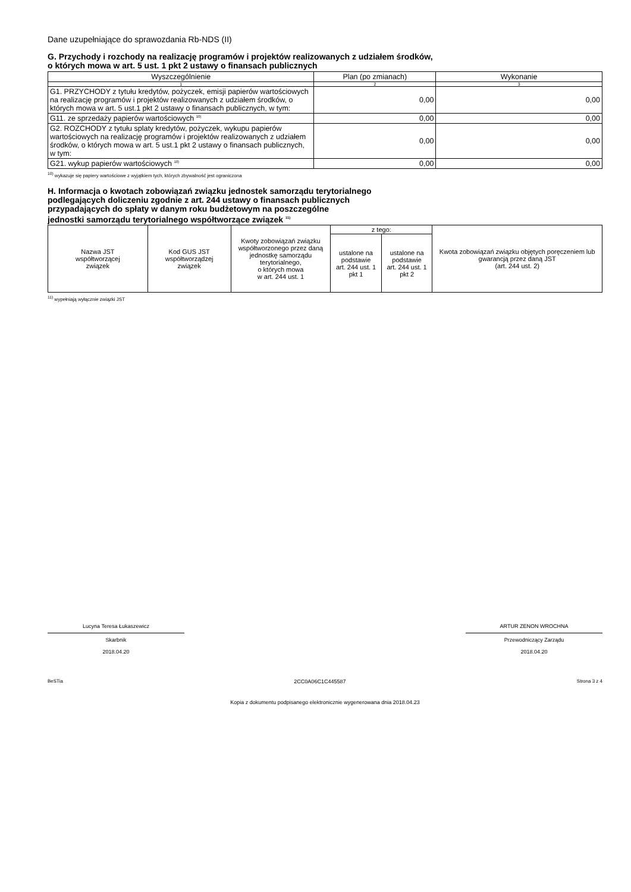Dane uzupełniające do sprawozdania Rb-NDS (II)
G. Przychody i rozchody na realizację programów i projektów realizowanych z udziałem środków,
o których mowa w art. 5 ust. 1 pkt 2 ustawy o finansach publicznych
| Wyszczególnienie | Plan (po zmianach) | Wykonanie |
| --- | --- | --- |
| 1 | 2 | 3 |
| G1. PRZYCHODY z tytułu kredytów, pożyczek, emisji papierów wartościowych na realizację programów i projektów realizowanych z udziałem środków, o których mowa w art. 5 ust.1 pkt 2 ustawy o finansach publicznych, w tym: | 0,00 | 0,00 |
| G11. ze sprzedaży papierów wartościowych <sup>10)</sup> | 0,00 | 0,00 |
| G2. ROZCHODY z tytułu splaty kredytów, pożyczek, wykupu papierów wartościowych na realizację programów i projektów realizowanych z udziałem środków, o których mowa w art. 5 ust.1 pkt 2 ustawy o finansach publicznych, w tym: | 0,00 | 0,00 |
| G21. wykup papierów wartościowych <sup>10)</sup> | 0,00 | 0,00 |
<sup>10)</sup> wykazuje się papiery wartościowe z wyjątkiem tych, których zbywalność jest ograniczona
H. Informacja o kwotach zobowiązań związku jednostek samorządu terytorialnego
podlegających doliczeniu zgodnie z art. 244 ustawy o finansach publicznych
przypadających do spłaty w danym roku budżetowym na poszczególne
jednostki samorządu terytorialnego współtworzące związek <sup>11)</sup>
| Nazwa JST współtworzącej związek | Kod GUS JST współtworządzej związek | Kwoty zobowiązań związku współtworzonego przez daną jednostkę samorządu terytorialnego, o których mowa w art. 244 ust. 1 | z tego: | | Kwota zobowiązań związku objętych poręczeniem lub gwarancją przez daną JST (art. 244 ust. 2) |
| | | | ustalone na podstawie art. 244 ust. 1 pkt 1 | ustalone na podstawie art. 244 ust. 1 pkt 2 | |
<sup>11)</sup> wypełniają wyłącznie związki JST
Lucyna Teresa Łukaszewicz
Skarbnik
2018.04.20
ARTUR ZENON WROCHNA
Przewodniczący Zarządu
2018.04.20
BeSTia 2CC0A06C1C445587 Strona 3 z 4
Kopia z dokumentu podpisanego elektronicznie wygenerowana dnia 2018.04.23